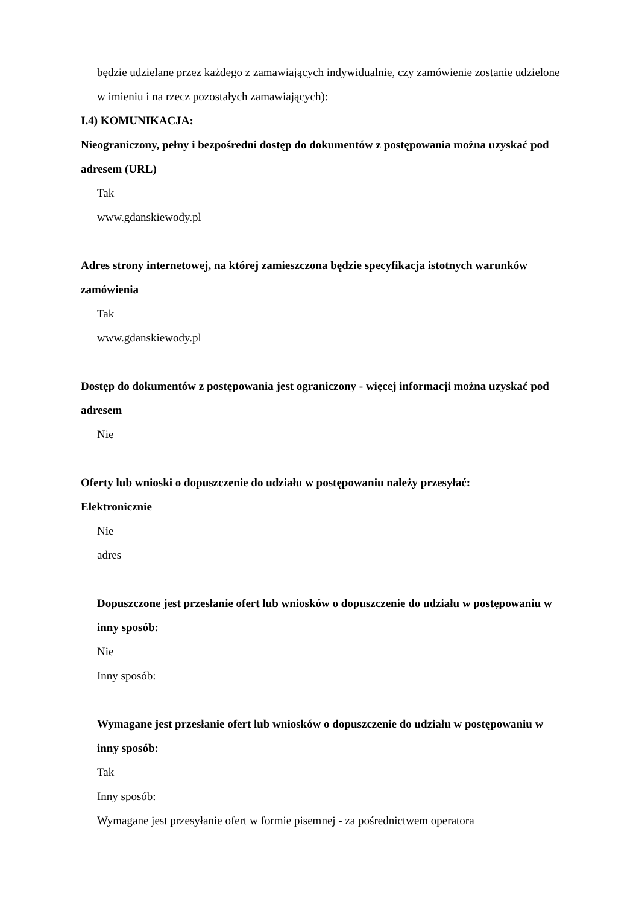będzie udzielane przez każdego z zamawiających indywidualnie, czy zamówienie zostanie udzielone w imieniu i na rzecz pozostałych zamawiających):
I.4) KOMUNIKACJA:
Nieograniczony, pełny i bezpośredni dostęp do dokumentów z postępowania można uzyskać pod adresem (URL)
Tak
www.gdanskiewody.pl
Adres strony internetowej, na której zamieszczona będzie specyfikacja istotnych warunków zamówienia
Tak
www.gdanskiewody.pl
Dostęp do dokumentów z postępowania jest ograniczony - więcej informacji można uzyskać pod adresem
Nie
Oferty lub wnioski o dopuszczenie do udziału w postępowaniu należy przesyłać:
Elektronicznie
Nie
adres
Dopuszczone jest przesłanie ofert lub wniosków o dopuszczenie do udziału w postępowaniu w inny sposób:
Nie
Inny sposób:
Wymagane jest przesłanie ofert lub wniosków o dopuszczenie do udziału w postępowaniu w inny sposób:
Tak
Inny sposób:
Wymagane jest przesyłanie ofert w formie pisemnej - za pośrednictwem operatora